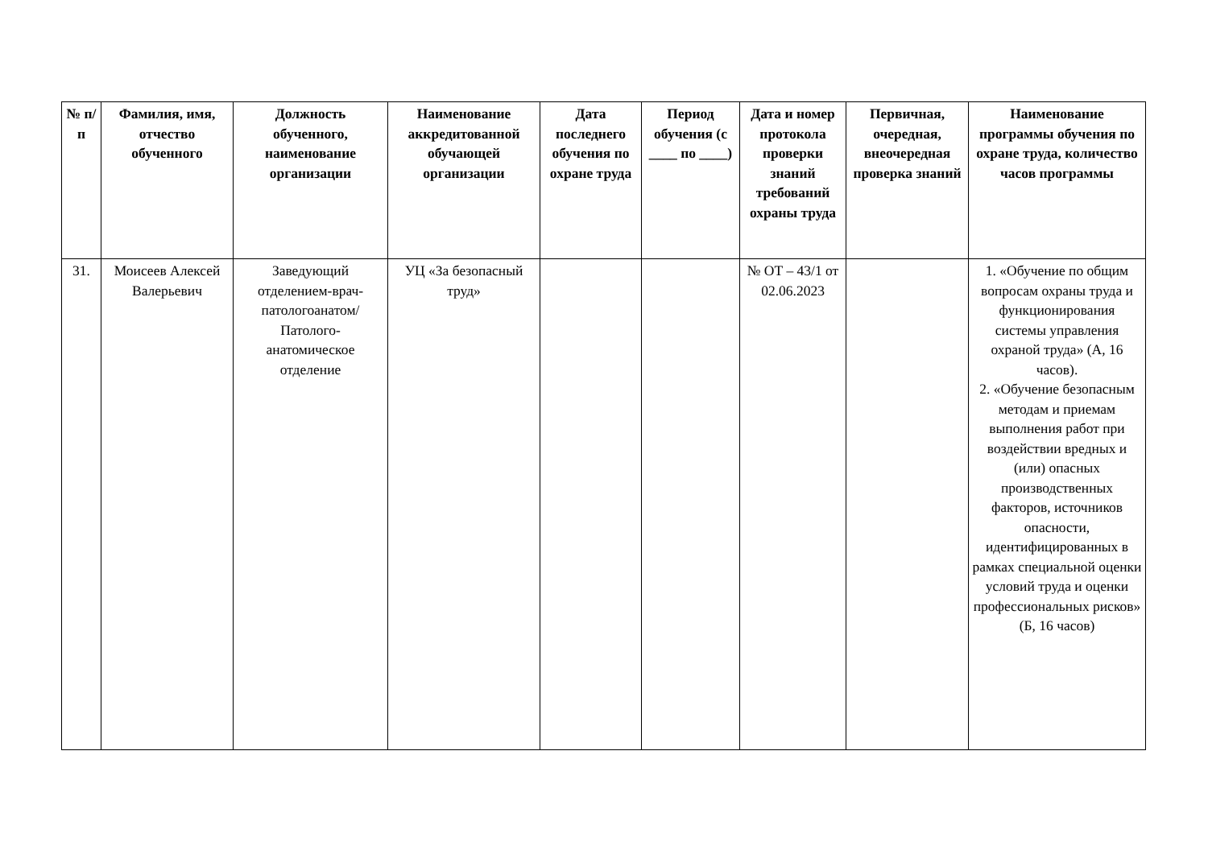| № п/п | Фамилия, имя, отчество обученного | Должность обученного, наименование организации | Наименование аккредитованной обучающей организации | Дата последнего обучения по охране труда | Период обучения (с ____ по ____) | Дата и номер протокола проверки знаний требований охраны труда | Первичная, очередная, внеочередная проверка знаний | Наименование программы обучения по охране труда, количество часов программы |
| --- | --- | --- | --- | --- | --- | --- | --- | --- |
| 31. | Моисеев Алексей Валерьевич | Заведующий отделением-врач-патологоанатом/ Патолого-анатомическое отделение | УЦ «За безопасный труд» | | | № ОТ – 43/1 от 02.06.2023 | | 1. «Обучение по общим вопросам охраны труда и функционирования системы управления охраной труда» (А, 16 часов). 2. «Обучение безопасным методам и приемам выполнения работ при воздействии вредных и (или) опасных производственных факторов, источников опасности, идентифицированных в рамках специальной оценки условий труда и оценки профессиональных рисков» (Б, 16 часов) |